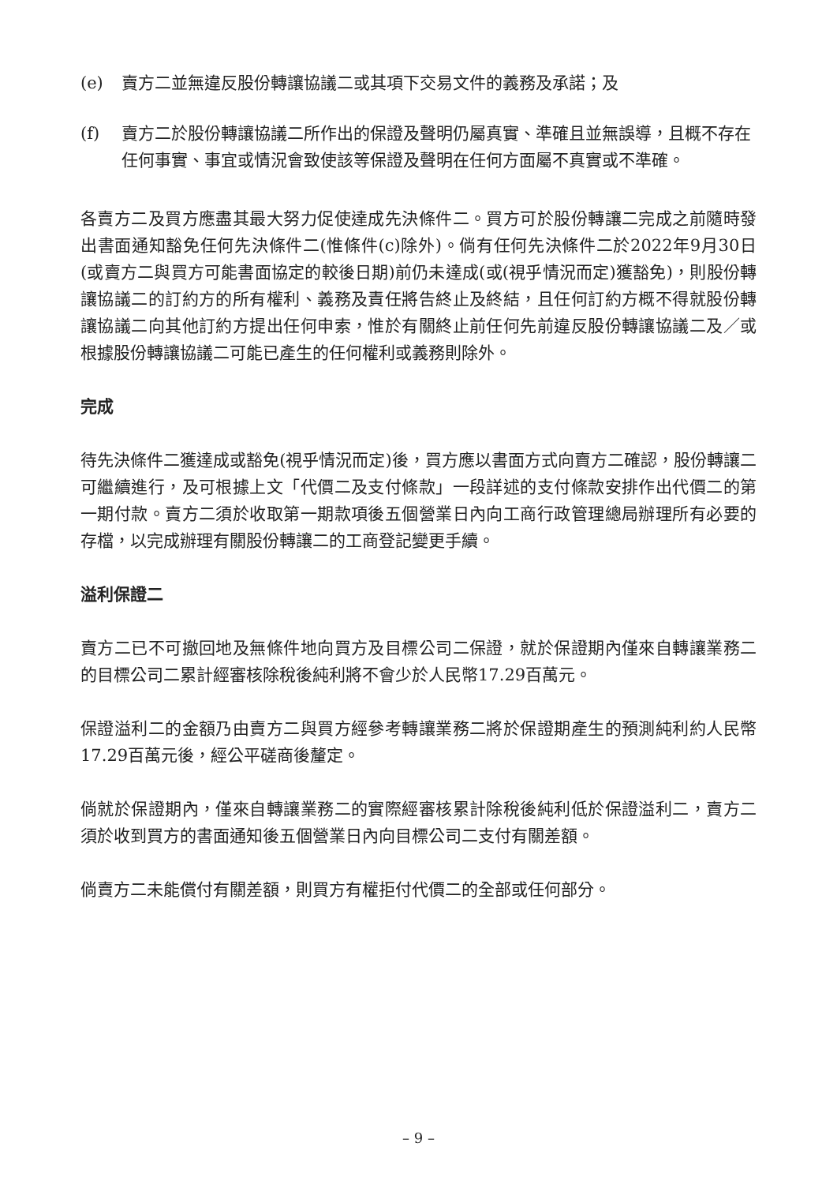(e) 賣方二並無違反股份轉讓協議二或其項下交易文件的義務及承諾；及
(f) 賣方二於股份轉讓協議二所作出的保證及聲明仍屬真實、準確且並無誤導，且概不存在任何事實、事宜或情況會致使該等保證及聲明在任何方面屬不真實或不準確。
各賣方二及買方應盡其最大努力促使達成先決條件二。買方可於股份轉讓二完成之前隨時發出書面通知豁免任何先決條件二(惟條件(c)除外)。倘有任何先決條件二於2022年9月30日(或賣方二與買方可能書面協定的較後日期)前仍未達成(或(視乎情況而定)獲豁免)，則股份轉讓協議二的訂約方的所有權利、義務及責任將告終止及終結，且任何訂約方概不得就股份轉讓協議二向其他訂約方提出任何申索，惟於有關終止前任何先前違反股份轉讓協議二及／或根據股份轉讓協議二可能已產生的任何權利或義務則除外。
完成
待先決條件二獲達成或豁免(視乎情況而定)後，買方應以書面方式向賣方二確認，股份轉讓二可繼續進行，及可根據上文「代價二及支付條款」一段詳述的支付條款安排作出代價二的第一期付款。賣方二須於收取第一期款項後五個營業日內向工商行政管理總局辦理所有必要的存檔，以完成辦理有關股份轉讓二的工商登記變更手續。
溢利保證二
賣方二已不可撤回地及無條件地向買方及目標公司二保證，就於保證期內僅來自轉讓業務二的目標公司二累計經審核除稅後純利將不會少於人民幣17.29百萬元。
保證溢利二的金額乃由賣方二與買方經參考轉讓業務二將於保證期產生的預測純利約人民幣17.29百萬元後，經公平磋商後釐定。
倘就於保證期內，僅來自轉讓業務二的實際經審核累計除稅後純利低於保證溢利二，賣方二須於收到買方的書面通知後五個營業日內向目標公司二支付有關差額。
倘賣方二未能償付有關差額，則買方有權拒付代價二的全部或任何部分。
– 9 –